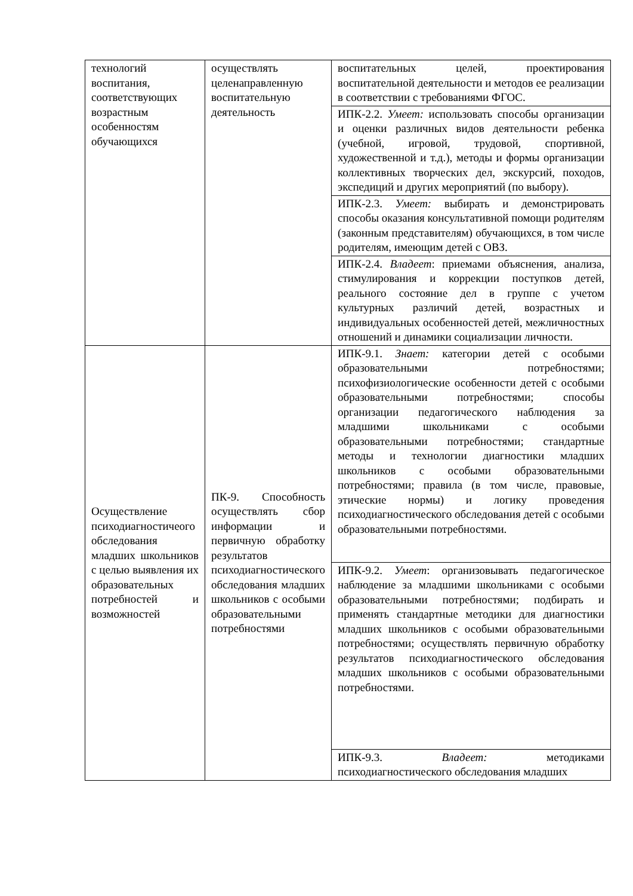| технологий воспитания, соответствующих возрастным особенностям обучающихся | осуществлять целенаправленную воспитательную деятельность | воспитательных целей, проектирования воспитательной деятельности и методов ее реализации в соответствии с требованиями ФГОС. |
| | | ИПК-2.2. Умеет: использовать способы организации и оценки различных видов деятельности ребенка (учебной, игровой, трудовой, спортивной, художественной и т.д.), методы и формы организации коллективных творческих дел, экскурсий, походов, экспедиций и других мероприятий (по выбору). |
| | | ИПК-2.3. Умеет: выбирать и демонстрировать способы оказания консультативной помощи родителям (законным представителям) обучающихся, в том числе родителям, имеющим детей с ОВЗ. |
| | | ИПК-2.4. Владеет : приемами объяснения, анализа, стимулирования и коррекции поступков детей, реального состояние дел в группе с учетом культурных различий детей, возрастных и индивидуальных особенностей детей, межличностных отношений и динамики социализации личности. |
| Осуществление психодиагностичеого обследования младших школьников с целью выявления их образовательных потребностей и возможностей | ПК-9. Способность осуществлять сбор информации и первичную обработку результатов психодиагностического обследования младших школьников с особыми образовательными потребностями | ИПК-9.1. Знает: категории детей с особыми образовательными потребностями; психофизиологические особенности детей с особыми образовательными потребностями; способы организации педагогического наблюдения за младшими школьниками с особыми образовательными потребностями; стандартные методы и технологии диагностики младших школьников с особыми образовательными потребностями; правила (в том числе, правовые, этические нормы) и логику проведения психодиагностического обследования детей с особыми образовательными потребностями. |
| | | ИПК-9.2. Умеет : организовывать педагогическое наблюдение за младшими школьниками с особыми образовательными потребностями; подбирать и применять стандартные методики для диагностики младших школьников с особыми образовательными потребностями; осуществлять первичную обработку результатов психодиагностического обследования младших школьников с особыми образовательными потребностями. |
| | | ИПК-9.3. Владеет: методиками психодиагностического обследования младших |